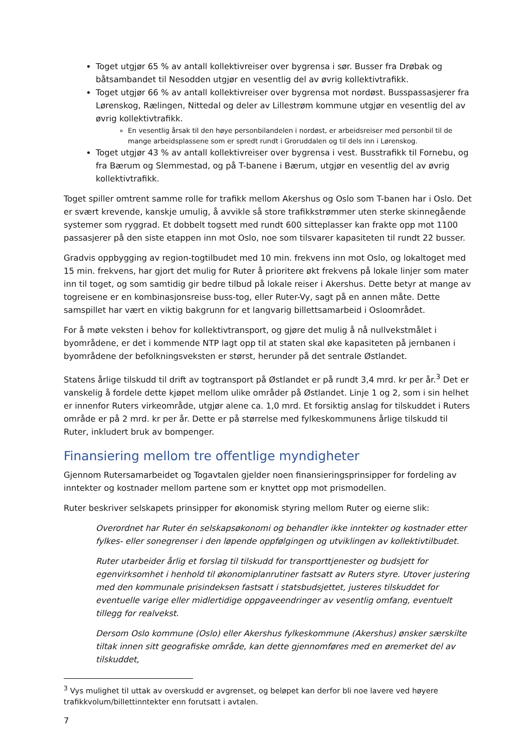Toget utgjør 65 % av antall kollektivreiser over bygrensa i sør. Busser fra Drøbak og båtsambandet til Nesodden utgjør en vesentlig del av øvrig kollektivtrafikk.
Toget utgjør 66 % av antall kollektivreiser over bygrensa mot nordøst. Busspassasjerer fra Lørenskog, Rælingen, Nittedal og deler av Lillestrøm kommune utgjør en vesentlig del av øvrig kollektivtrafikk.
En vesentlig årsak til den høye personbilandelen i nordøst, er arbeidsreiser med personbil til de mange arbeidsplassene som er spredt rundt i Groruddalen og til dels inn i Lørenskog.
Toget utgjør 43 % av antall kollektivreiser over bygrensa i vest. Busstrafikk til Fornebu, og fra Bærum og Slemmestad, og på T-banene i Bærum, utgjør en vesentlig del av øvrig kollektivtrafikk.
Toget spiller omtrent samme rolle for trafikk mellom Akershus og Oslo som T-banen har i Oslo. Det er svært krevende, kanskje umulig, å avvikle så store trafikkstrømmer uten sterke skinnegående systemer som ryggrad. Et dobbelt togsett med rundt 600 sitteplasser kan frakte opp mot 1100 passasjerer på den siste etappen inn mot Oslo, noe som tilsvarer kapasiteten til rundt 22 busser.
Gradvis oppbygging av region-togtilbudet med 10 min. frekvens inn mot Oslo, og lokaltoget med 15 min. frekvens, har gjort det mulig for Ruter å prioritere økt frekvens på lokale linjer som mater inn til toget, og som samtidig gir bedre tilbud på lokale reiser i Akershus. Dette betyr at mange av togreisene er en kombinasjonsreise buss-tog, eller Ruter-Vy, sagt på en annen måte. Dette samspillet har vært en viktig bakgrunn for et langvarig billettsamarbeid i Osloområdet.
For å møte veksten i behov for kollektivtransport, og gjøre det mulig å nå nullvekstmålet i byområdene, er det i kommende NTP lagt opp til at staten skal øke kapasiteten på jernbanen i byområdene der befolkningsveksten er størst, herunder på det sentrale Østlandet.
Statens årlige tilskudd til drift av togtransport på Østlandet er på rundt 3,4 mrd. kr per år.<sup>3</sup> Det er vanskelig å fordele dette kjøpet mellom ulike områder på Østlandet. Linje 1 og 2, som i sin helhet er innenfor Ruters virkeområde, utgjør alene ca. 1,0 mrd. Et forsiktig anslag for tilskuddet i Ruters område er på 2 mrd. kr per år. Dette er på størrelse med fylkeskommunens årlige tilskudd til Ruter, inkludert bruk av bompenger.
Finansiering mellom tre offentlige myndigheter
Gjennom Rutersamarbeidet og Togavtalen gjelder noen finansieringsprinsipper for fordeling av inntekter og kostnader mellom partene som er knyttet opp mot prismodellen.
Ruter beskriver selskapets prinsipper for økonomisk styring mellom Ruter og eierne slik:
Overordnet har Ruter én selskapsøkonomi og behandler ikke inntekter og kostnader etter fylkes- eller sonegrenser i den løpende oppfølgingen og utviklingen av kollektivtilbudet.
Ruter utarbeider årlig et forslag til tilskudd for transporttjenester og budsjett for egenvirksomhet i henhold til økonomiplanrutiner fastsatt av Ruters styre. Utover justering med den kommunale prisindeksen fastsatt i statsbudsjettet, justeres tilskuddet for eventuelle varige eller midlertidige oppgaveendringer av vesentlig omfang, eventuelt tillegg for realvekst.
Dersom Oslo kommune (Oslo) eller Akershus fylkeskommune (Akershus) ønsker særskilte tiltak innen sitt geografiske område, kan dette gjennomføres med en øremerket del av tilskuddet,
<sup>3</sup> Vys mulighet til uttak av overskudd er avgrenset, og beløpet kan derfor bli noe lavere ved høyere trafikkvolum/billettinntekter enn forutsatt i avtalen.
7